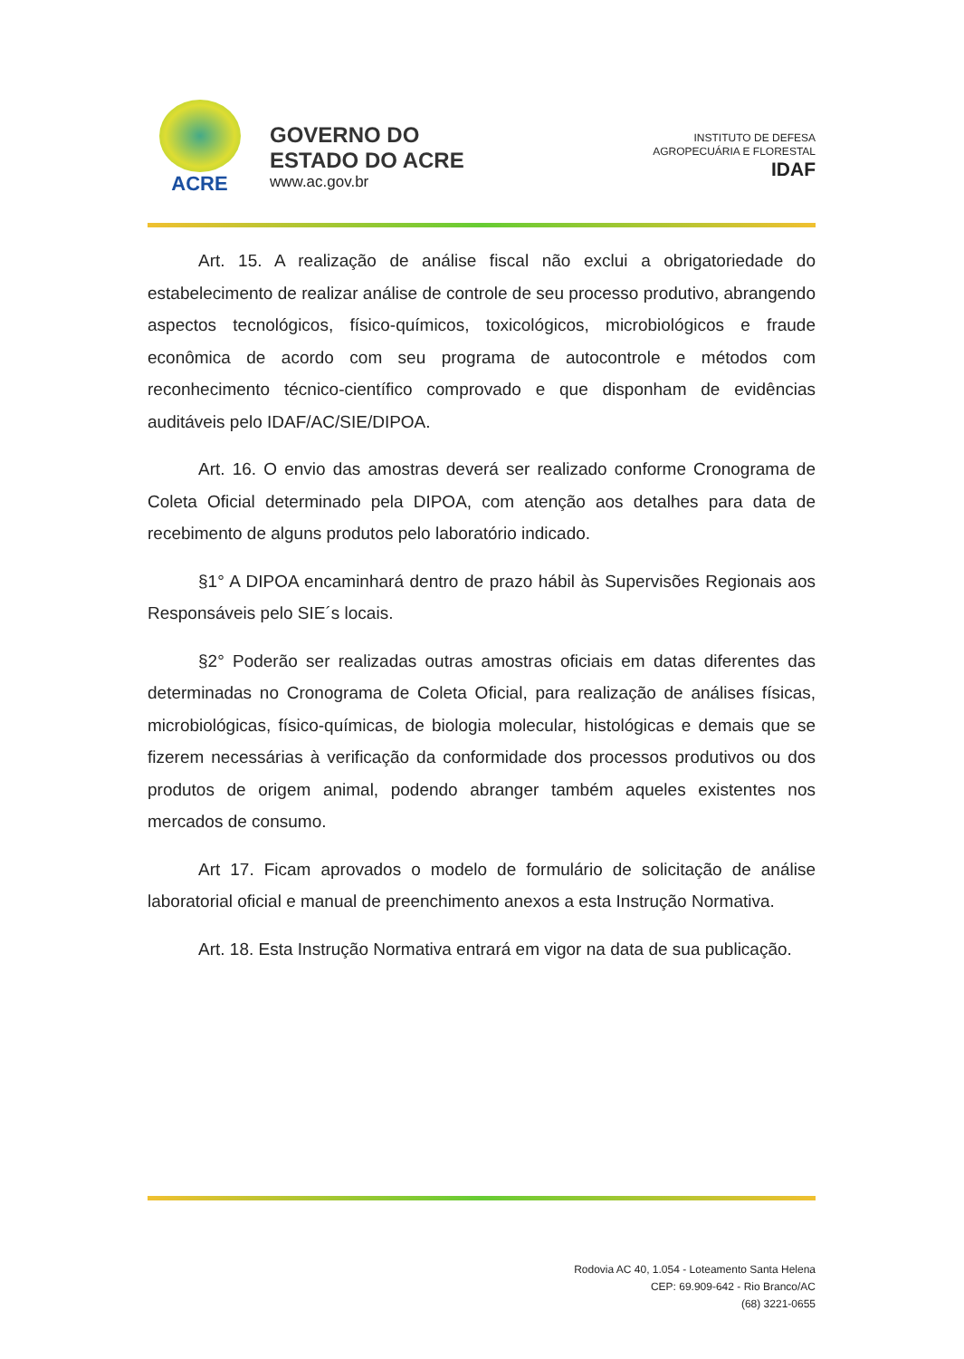ACRE
GOVERNO DO
ESTADO DO ACRE
www.ac.gov.br
INSTITUTO DE DEFESA
AGROPECUÁRIA E FLORESTAL
IDAF
Art. 15. A realização de análise fiscal não exclui a obrigatoriedade do estabelecimento de realizar análise de controle de seu processo produtivo, abrangendo aspectos tecnológicos, físico-químicos, toxicológicos, microbiológicos e fraude econômica de acordo com seu programa de autocontrole e métodos com reconhecimento técnico-científico comprovado e que disponham de evidências auditáveis pelo IDAF/AC/SIE/DIPOA.
Art. 16. O envio das amostras deverá ser realizado conforme Cronograma de Coleta Oficial determinado pela DIPOA, com atenção aos detalhes para data de recebimento de alguns produtos pelo laboratório indicado.
§1° A DIPOA encaminhará dentro de prazo hábil às Supervisões Regionais aos Responsáveis pelo SIE´s locais.
§2° Poderão ser realizadas outras amostras oficiais em datas diferentes das determinadas no Cronograma de Coleta Oficial, para realização de análises físicas, microbiológicas, físico-químicas, de biologia molecular, histológicas e demais que se fizerem necessárias à verificação da conformidade dos processos produtivos ou dos produtos de origem animal, podendo abranger também aqueles existentes nos mercados de consumo.
Art 17. Ficam aprovados o modelo de formulário de solicitação de análise laboratorial oficial e manual de preenchimento anexos a esta Instrução Normativa.
Art. 18. Esta Instrução Normativa entrará em vigor na data de sua publicação.
Rodovia AC 40, 1.054 - Loteamento Santa Helena
CEP: 69.909-642 - Rio Branco/AC
(68) 3221-0655